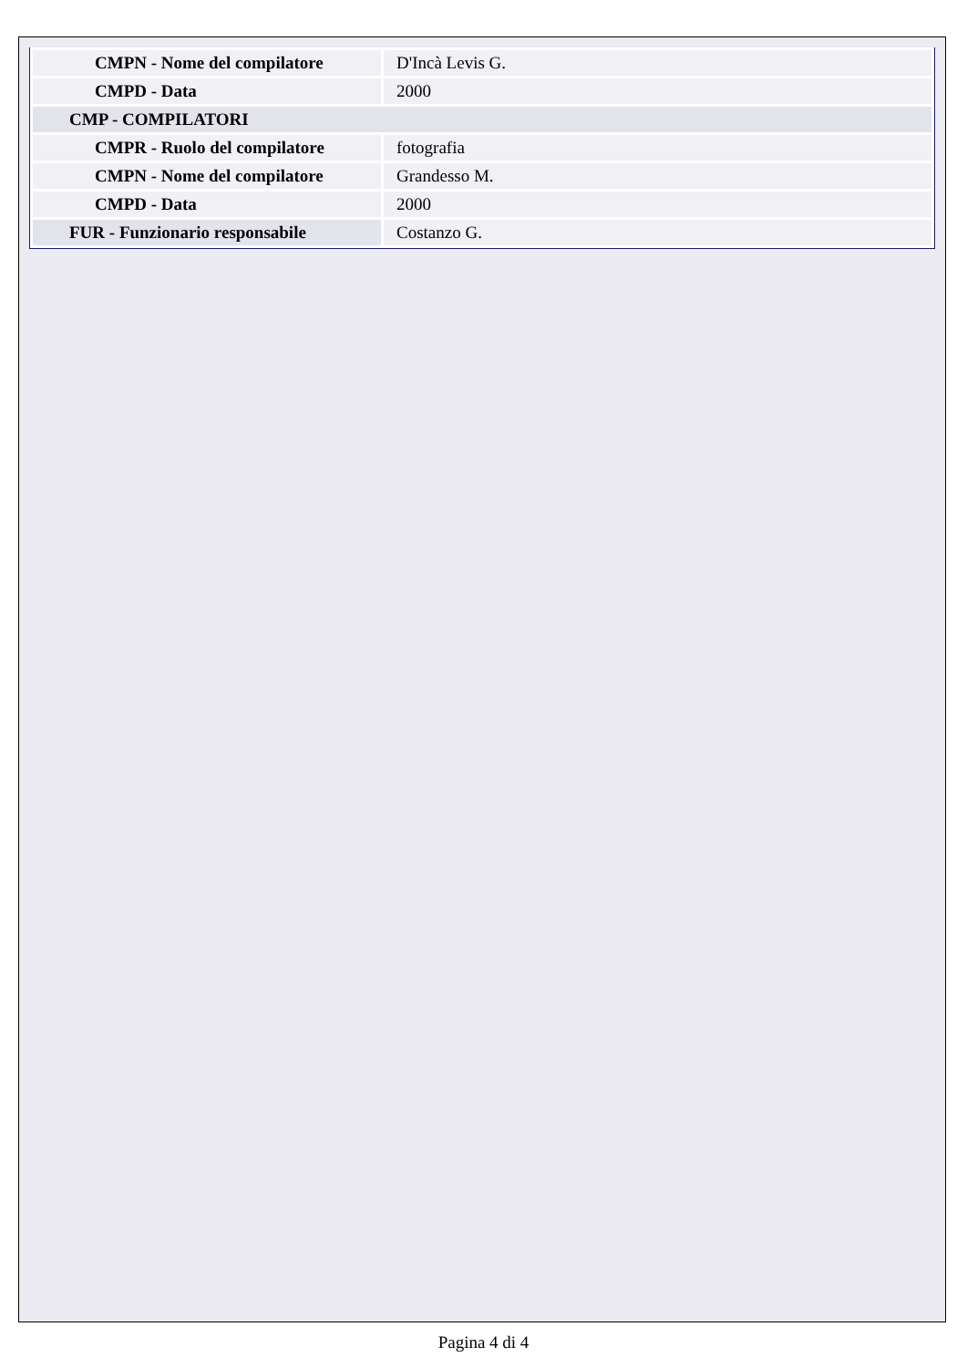| CMPN - Nome del compilatore | D'Incà Levis G. |
| CMPD - Data | 2000 |
| CMP - COMPILATORI | |
| CMPR - Ruolo del compilatore | fotografia |
| CMPN - Nome del compilatore | Grandesso M. |
| CMPD - Data | 2000 |
| FUR - Funzionario responsabile | Costanzo G. |
Pagina 4 di 4